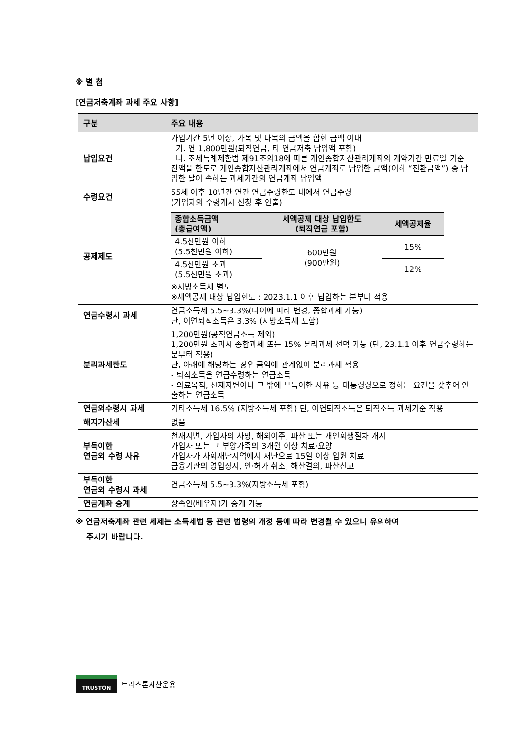※ 별 첨
[연금저축계좌 과세 주요 사항]
| 구분 | 주요 내용 |
| --- | --- |
| 납입요건 | 가입기간 5년 이상, 가목 및 나목의 금액을 합한 금액 이내 가. 연 1,800만원(퇴직연금, 타 연금저축 납입액 포함) 나. 조세특례제한법 제91조의18에 따른 개인종합자산관리계좌의 계약기간 만료일 기준 잔액을 한도로 개인종합자산관리계좌에서 연금계좌로 납입한 금액(이하 “전환금액”) 중 납입한 날이 속하는 과세기간의 연금계좌 납입액 |
| 수령요건 | 55세 이후 10년간 연간 연금수령한도 내에서 연금수령 (가입자의 수령개시 신청 후 인출) |
| 공제제도 | / 종합소득금액 (총급여액) / 세액공제 대상 납입한도 (퇴직연금 포함) / 세액공제율 / / --- / --- / --- / / 4.5천만원 이하 (5.5천만원 이하) / 600만원 (900만원) / 15% / / 4.5천만원 초과 (5.5천만원 초과) / / 12% / ※지방소득세 별도 ※세액공제 대상 납입한도 : 2023.1.1 이후 납입하는 분부터 적용 |
| 연금수령시 과세 | 연금소득세 5.5~3.3%(나이에 따라 변경, 종합과세 가능) 단, 이연퇴직소득은 3.3% (지방소득세 포함) |
| 분리과세한도 | 1,200만원(공적연금소득 제외) 1,200만원 초과시 종합과세 또는 15% 분리과세 선택 가능 (단, 23.1.1 이후 연금수령하는 분부터 적용) 단, 아래에 해당하는 경우 금액에 관계없이 분리과세 적용 - 퇴직소득을 연금수령하는 연금소득 - 의료목적, 천재지변이나 그 밖에 부득이한 사유 등 대통령령으로 정하는 요건을 갖추어 인출하는 연금소득 |
| 연금외수령시 과세 | 기타소득세 16.5% (지방소득세 포함) 단, 이연퇴직소득은 퇴직소득 과세기준 적용 |
| 해지가산세 | 없음 |
| 부득이한 연금외 수령 사유 | 천재지변, 가입자의 사망, 해외이주, 파산 또는 개인회생절차 개시 가입자 또는 그 부양가족의 3개월 이상 치료·요양 가입자가 사회재난지역에서 재난으로 15일 이상 입원 치료 금융기관의 영업정지, 인·허가 취소, 해산결의, 파산선고 |
| 부득이한 연금외 수령시 과세 | 연금소득세 5.5~3.3%(지방소득세 포함) |
| 연금계좌 승계 | 상속인(배우자)가 승계 가능 |
※ 연금저축계좌 관련 세제는 소득세법 등 관련 법령의 개정 등에 따라 변경될 수 있으니 유의하여
주시기 바랍니다.
TRUSTON
트러스톤자산운용